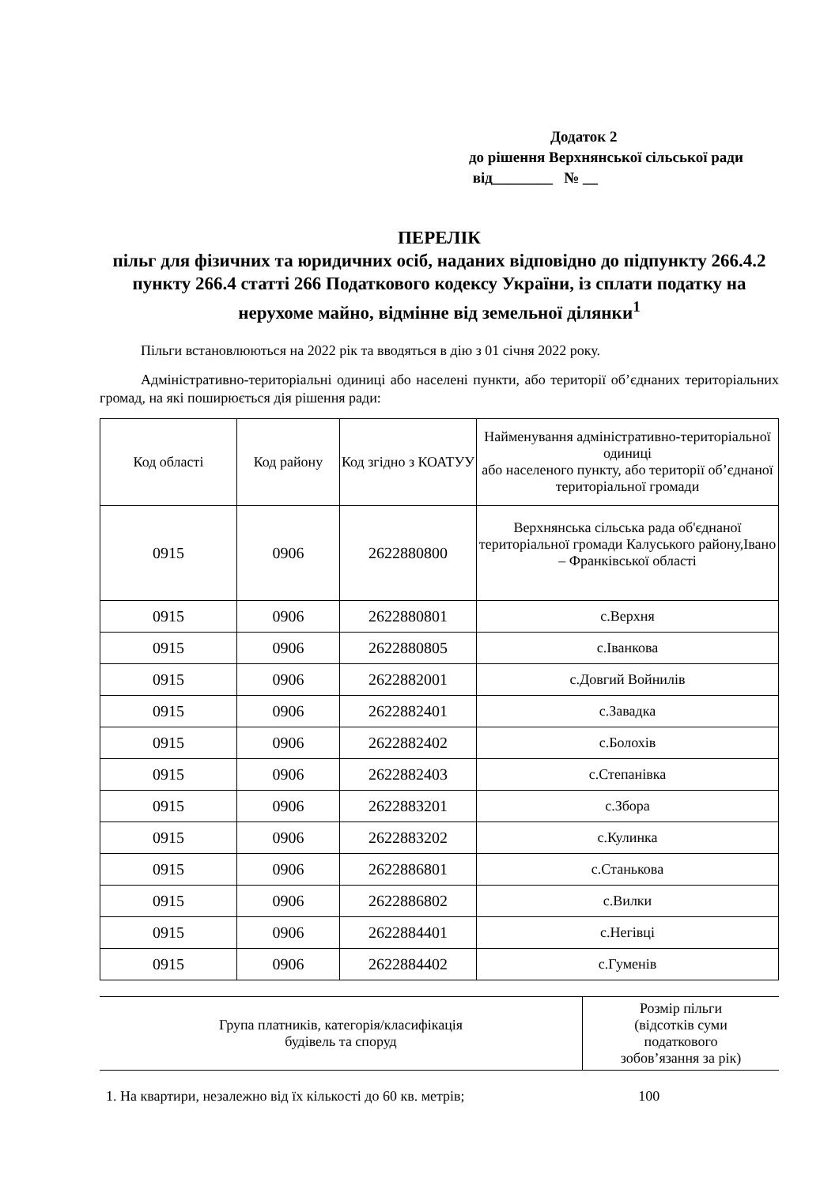Додаток 2
до рішення Верхнянської сільської ради
від________ № __
ПЕРЕЛІК
пільг для фізичних та юридичних осіб, наданих відповідно до підпункту 266.4.2 пункту 266.4 статті 266 Податкового кодексу України, із сплати податку на нерухоме майно, відмінне від земельної ділянки<sup>1</sup>
Пільги встановлюються на 2022 рік та вводяться в дію з 01 січня 2022 року.
Адміністративно-територіальні одиниці або населені пункти, або території об’єднаних територіальних громад, на які поширюється дія рішення ради:
| Код області | Код району | Код згідно з КОАТУУ | Найменування адміністративно-територіальної одиниці або населеного пункту, або території об’єднаної територіальної громади |
| --- | --- | --- | --- |
| 0915 | 0906 | 2622880800 | Верхнянська сільська рада об'єднаної територіальної громади Калуського району,Івано – Франківської області |
| 0915 | 0906 | 2622880801 | с.Верхня |
| 0915 | 0906 | 2622880805 | с.Іванкова |
| 0915 | 0906 | 2622882001 | с.Довгий Войнилів |
| 0915 | 0906 | 2622882401 | с.Завадка |
| 0915 | 0906 | 2622882402 | с.Болохів |
| 0915 | 0906 | 2622882403 | с.Степанівка |
| 0915 | 0906 | 2622883201 | с.Збора |
| 0915 | 0906 | 2622883202 | с.Кулинка |
| 0915 | 0906 | 2622886801 | с.Станькова |
| 0915 | 0906 | 2622886802 | с.Вилки |
| 0915 | 0906 | 2622884401 | с.Негівці |
| 0915 | 0906 | 2622884402 | с.Гуменів |
| Група платників, категорія/класифікація будівель та споруд | Розмір пільги (відсотків суми податкового зобов’язання за рік) |
| --- | --- |
| 1. На квартири, незалежно від їх кількості до 60 кв. метрів; | 100 |